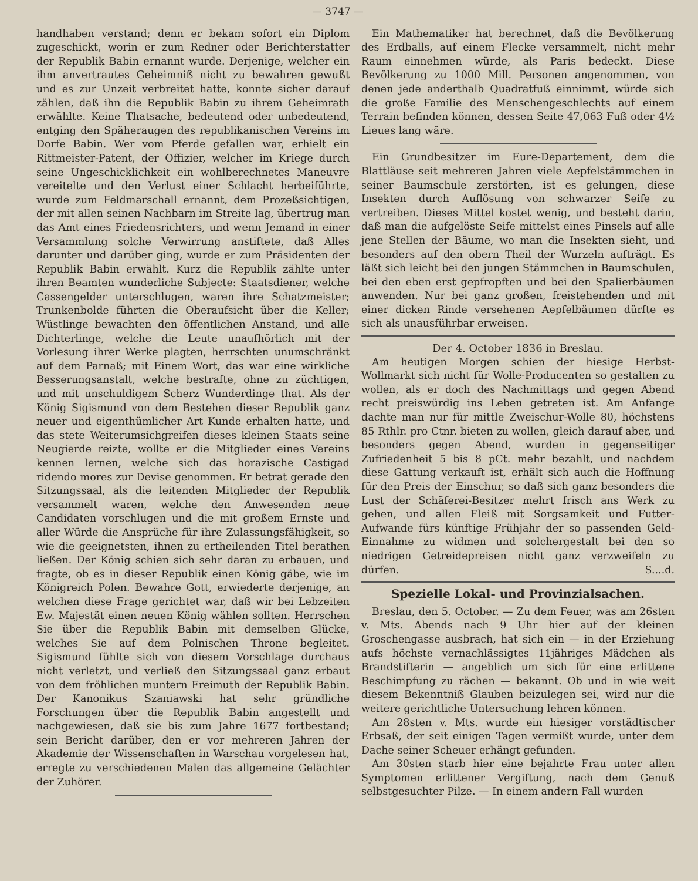— 3747 —
handhaben verstand; denn er bekam sofort ein Diplom zugeschickt, worin er zum Redner oder Berichterstatter der Republik Babin ernannt wurde. Derjenige, welcher ein ihm anvertrautes Geheimniß nicht zu bewahren gewußt und es zur Unzeit verbreitet hatte, konnte sicher darauf zählen, daß ihn die Republik Babin zu ihrem Geheimrath erwählte. Keine Thatsache, bedeutend oder unbedeutend, entging den Späheraugen des republikanischen Vereins im Dorfe Babin. Wer vom Pferde gefallen war, erhielt ein Rittmeister-Patent, der Offizier, welcher im Kriege durch seine Ungeschicklichkeit ein wohlberechnetes Maneuvre vereitelte und den Verlust einer Schlacht herbeiführte, wurde zum Feldmarschall ernannt, dem Prozeßsichtigen, der mit allen seinen Nachbarn im Streite lag, übertrug man das Amt eines Friedensrichters, und wenn Jemand in einer Versammlung solche Verwirrung anstiftete, daß Alles darunter und darüber ging, wurde er zum Präsidenten der Republik Babin erwählt. Kurz die Republik zählte unter ihren Beamten wunderliche Subjecte: Staatsdiener, welche Cassengelder unterschlugen, waren ihre Schatzmeister; Trunkenbolde führten die Oberaufsicht über die Keller; Wüstlinge bewachten den öffentlichen Anstand, und alle Dichterlinge, welche die Leute unaufhörlich mit der Vorlesung ihrer Werke plagten, herrschten unumschränkt auf dem Parnaß; mit Einem Wort, das war eine wirkliche Besserungsanstalt, welche bestrafte, ohne zu züchtigen, und mit unschuldigem Scherz Wunderdinge that. Als der König Sigismund von dem Bestehen dieser Republik ganz neuer und eigenthümlicher Art Kunde erhalten hatte, und das stete Weiterumsichgreifen dieses kleinen Staats seine Neugierde reizte, wollte er die Mitglieder eines Vereins kennen lernen, welche sich das horazische Castigad ridendo mores zur Devise genommen. Er betrat gerade den Sitzungssaal, als die leitenden Mitglieder der Republik versammelt waren, welche den Anwesenden neue Candidaten vorschlugen und die mit großem Ernste und aller Würde die Ansprüche für ihre Zulassungsfähigkeit, so wie die geeignetsten, ihnen zu ertheilenden Titel berathen ließen. Der König schien sich sehr daran zu erbauen, und fragte, ob es in dieser Republik einen König gäbe, wie im Königreich Polen. Bewahre Gott, erwiederte derjenige, an welchen diese Frage gerichtet war, daß wir bei Lebzeiten Ew. Majestät einen neuen König wählen sollten. Herrschen Sie über die Republik Babin mit demselben Glücke, welches Sie auf dem Polnischen Throne begleitet. Sigismund fühlte sich von diesem Vorschlage durchaus nicht verletzt, und verließ den Sitzungssaal ganz erbaut von dem fröhlichen muntern Freimuth der Republik Babin. Der Kanonikus Szaniawski hat sehr gründliche Forschungen über die Republik Babin angestellt und nachgewiesen, daß sie bis zum Jahre 1677 fortbestand; sein Bericht darüber, den er vor mehreren Jahren der Akademie der Wissenschaften in Warschau vorgelesen hat, erregte zu verschiedenen Malen das allgemeine Gelächter der Zuhörer.
Ein Mathematiker hat berechnet, daß die Bevölkerung des Erdballs, auf einem Flecke versammelt, nicht mehr Raum einnehmen würde, als Paris bedeckt. Diese Bevölkerung zu 1000 Mill. Personen angenommen, von denen jede anderthalb Quadratfuß einnimmt, würde sich die große Familie des Menschengeschlechts auf einem Terrain befinden können, dessen Seite 47,063 Fuß oder 4½ Lieues lang wäre.
Ein Grundbesitzer im Eure-Departement, dem die Blattläuse seit mehreren Jahren viele Aepfelstämmchen in seiner Baumschule zerstörten, ist es gelungen, diese Insekten durch Auflösung von schwarzer Seife zu vertreiben. Dieses Mittel kostet wenig, und besteht darin, daß man die aufgelöste Seife mittelst eines Pinsels auf alle jene Stellen der Bäume, wo man die Insekten sieht, und besonders auf den obern Theil der Wurzeln aufträgt. Es läßt sich leicht bei den jungen Stämmchen in Baumschulen, bei den eben erst gepfropften und bei den Spalierbäumen anwenden. Nur bei ganz großen, freistehenden und mit einer dicken Rinde versehenen Aepfelbäumen dürfte es sich als unausführbar erweisen.
Der 4. October 1836 in Breslau.
Am heutigen Morgen schien der hiesige Herbst-Wollmarkt sich nicht für Wolle-Producenten so gestalten zu wollen, als er doch des Nachmittags und gegen Abend recht preiswürdig ins Leben getreten ist. Am Anfange dachte man nur für mittle Zweischur-Wolle 80, höchstens 85 Rthlr. pro Ctnr. bieten zu wollen, gleich darauf aber, und besonders gegen Abend, wurden in gegenseitiger Zufriedenheit 5 bis 8 pCt. mehr bezahlt, und nachdem diese Gattung verkauft ist, erhält sich auch die Hoffnung für den Preis der Einschur, so daß sich ganz besonders die Lust der Schäferei-Besitzer mehrt frisch ans Werk zu gehen, und allen Fleiß mit Sorgsamkeit und Futter-Aufwande fürs künftige Frühjahr der so passenden Geld-Einnahme zu widmen und solchergestalt bei den so niedrigen Getreidepreisen nicht ganz verzweifeln zu dürfen. S....d.
Spezielle Lokal- und Provinzialsachen.
Breslau, den 5. October. — Zu dem Feuer, was am 26sten v. Mts. Abends nach 9 Uhr hier auf der kleinen Groschengasse ausbrach, hat sich ein — in der Erziehung aufs höchste vernachlässigtes 11jähriges Mädchen als Brandstifterin — angeblich um sich für eine erlittene Beschimpfung zu rächen — bekannt. Ob und in wie weit diesem Bekenntniß Glauben beizulegen sei, wird nur die weitere gerichtliche Untersuchung lehren können.
Am 28sten v. Mts. wurde ein hiesiger vorstädtischer Erbsaß, der seit einigen Tagen vermißt wurde, unter dem Dache seiner Scheuer erhängt gefunden.
Am 30sten starb hier eine bejahrte Frau unter allen Symptomen erlittener Vergiftung, nach dem Genuß selbstgesuchter Pilze. — In einem andern Fall wurden